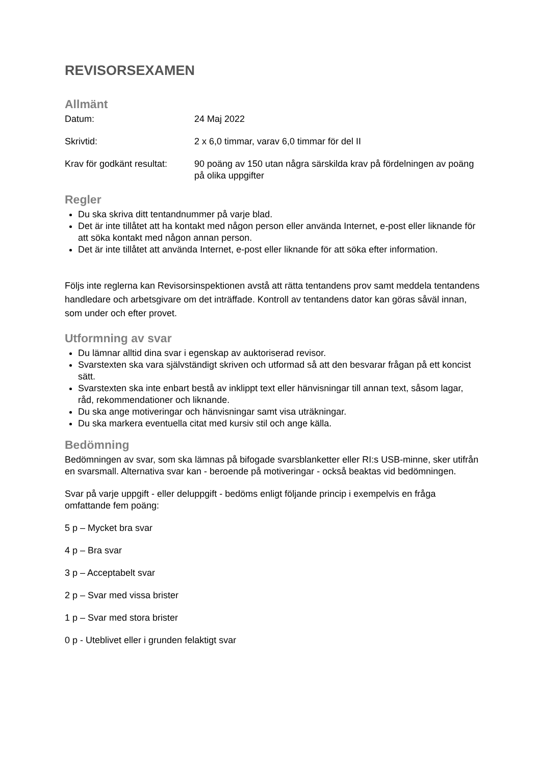REVISORSEXAMEN
Allmänt
Datum: 24 Maj 2022
Skrivtid: 2 x 6,0 timmar, varav 6,0 timmar för del II
Krav för godkänt resultat:
90 poäng av 150 utan några särskilda krav på fördelningen av poäng på olika uppgifter
Regler
Du ska skriva ditt tentandnummer på varje blad.
Det är inte tillåtet att ha kontakt med någon person eller använda Internet, e-post eller liknande för att söka kontakt med någon annan person.
Det är inte tillåtet att använda Internet, e-post eller liknande för att söka efter information.
Följs inte reglerna kan Revisorsinspektionen avstå att rätta tentandens prov samt meddela tentandens handledare och arbetsgivare om det inträffade. Kontroll av tentandens dator kan göras såväl innan, som under och efter provet.
Utformning av svar
Du lämnar alltid dina svar i egenskap av auktoriserad revisor.
Svarstexten ska vara självständigt skriven och utformad så att den besvarar frågan på ett koncist sätt.
Svarstexten ska inte enbart bestå av inklippt text eller hänvisningar till annan text, såsom lagar, råd, rekommendationer och liknande.
Du ska ange motiveringar och hänvisningar samt visa uträkningar.
Du ska markera eventuella citat med kursiv stil och ange källa.
Bedömning
Bedömningen av svar, som ska lämnas på bifogade svarsblanketter eller RI:s USB-minne, sker utifrån en svarsmall. Alternativa svar kan - beroende på motiveringar - också beaktas vid bedömningen.
Svar på varje uppgift - eller deluppgift - bedöms enligt följande princip i exempelvis en fråga omfattande fem poäng:
5 p – Mycket bra svar
4 p – Bra svar
3 p – Acceptabelt svar
2 p – Svar med vissa brister
1 p – Svar med stora brister
0 p - Uteblivet eller i grunden felaktigt svar